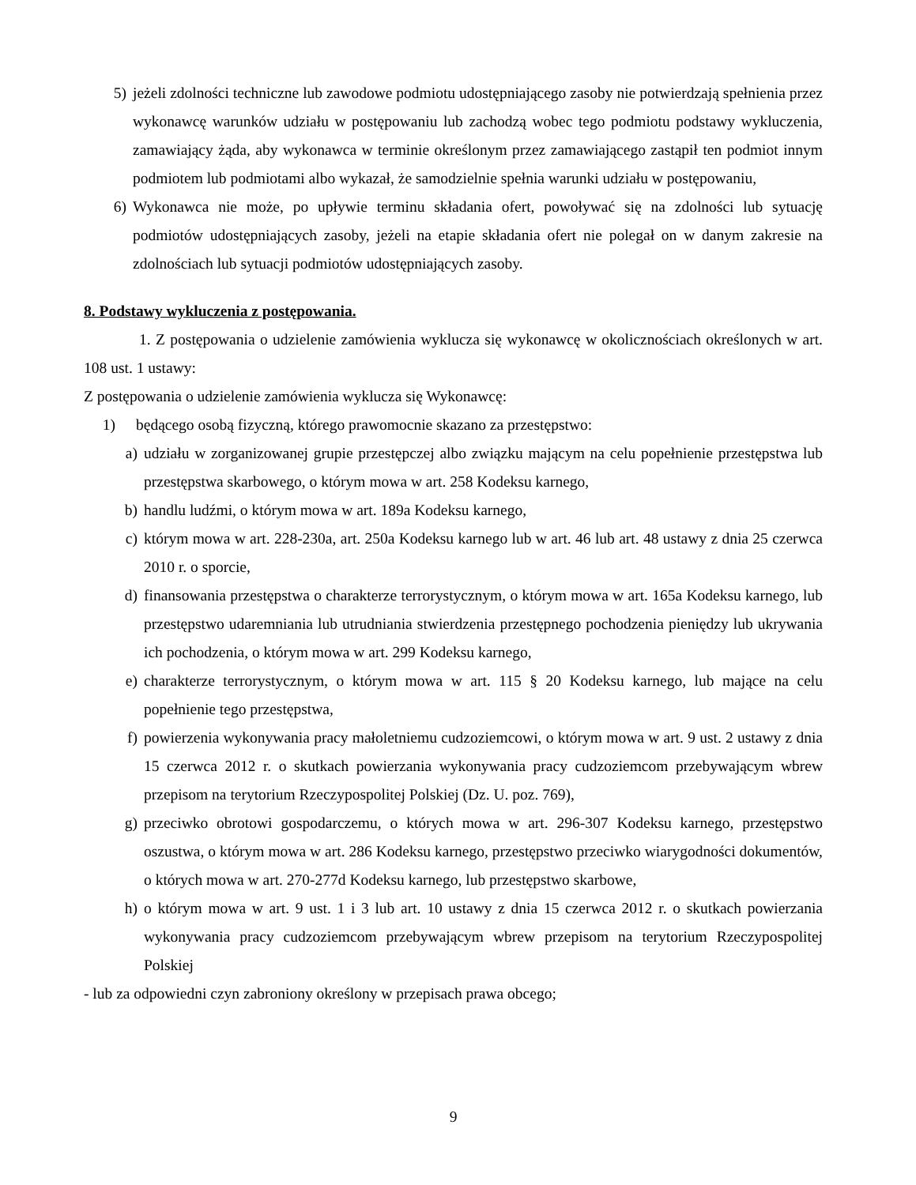5) jeżeli zdolności techniczne lub zawodowe podmiotu udostępniającego zasoby nie potwierdzają spełnienia przez wykonawcę warunków udziału w postępowaniu lub zachodzą wobec tego podmiotu podstawy wykluczenia, zamawiający żąda, aby wykonawca w terminie określonym przez zamawiającego zastąpił ten podmiot innym podmiotem lub podmiotami albo wykazał, że samodzielnie spełnia warunki udziału w postępowaniu,
6) Wykonawca nie może, po upływie terminu składania ofert, powoływać się na zdolności lub sytuację podmiotów udostępniających zasoby, jeżeli na etapie składania ofert nie polegał on w danym zakresie na zdolnościach lub sytuacji podmiotów udostępniających zasoby.
8. Podstawy wykluczenia z postępowania.
1. Z postępowania o udzielenie zamówienia wyklucza się wykonawcę w okolicznościach określonych w art. 108 ust. 1 ustawy:
Z postępowania o udzielenie zamówienia wyklucza się Wykonawcę:
1) będącego osobą fizyczną, którego prawomocnie skazano za przestępstwo:
a) udziału w zorganizowanej grupie przestępczej albo związku mającym na celu popełnienie przestępstwa lub przestępstwa skarbowego, o którym mowa w art. 258 Kodeksu karnego,
b) handlu ludźmi, o którym mowa w art. 189a Kodeksu karnego,
c) którym mowa w art. 228-230a, art. 250a Kodeksu karnego lub w art. 46 lub art. 48 ustawy z dnia 25 czerwca 2010 r. o sporcie,
d) finansowania przestępstwa o charakterze terrorystycznym, o którym mowa w art. 165a Kodeksu karnego, lub przestępstwo udaremniania lub utrudniania stwierdzenia przestępnego pochodzenia pieniędzy lub ukrywania ich pochodzenia, o którym mowa w art. 299 Kodeksu karnego,
e) charakterze terrorystycznym, o którym mowa w art. 115 § 20 Kodeksu karnego, lub mające na celu popełnienie tego przestępstwa,
f) powierzenia wykonywania pracy małoletniemu cudzoziemcowi, o którym mowa w art. 9 ust. 2 ustawy z dnia 15 czerwca 2012 r. o skutkach powierzania wykonywania pracy cudzoziemcom przebywającym wbrew przepisom na terytorium Rzeczypospolitej Polskiej (Dz. U. poz. 769),
g) przeciwko obrotowi gospodarczemu, o których mowa w art. 296-307 Kodeksu karnego, przestępstwo oszustwa, o którym mowa w art. 286 Kodeksu karnego, przestępstwo przeciwko wiarygodności dokumentów, o których mowa w art. 270-277d Kodeksu karnego, lub przestępstwo skarbowe,
h) o którym mowa w art. 9 ust. 1 i 3 lub art. 10 ustawy z dnia 15 czerwca 2012 r. o skutkach powierzania wykonywania pracy cudzoziemcom przebywającym wbrew przepisom na terytorium Rzeczypospolitej Polskiej
- lub za odpowiedni czyn zabroniony określony w przepisach prawa obcego;
9